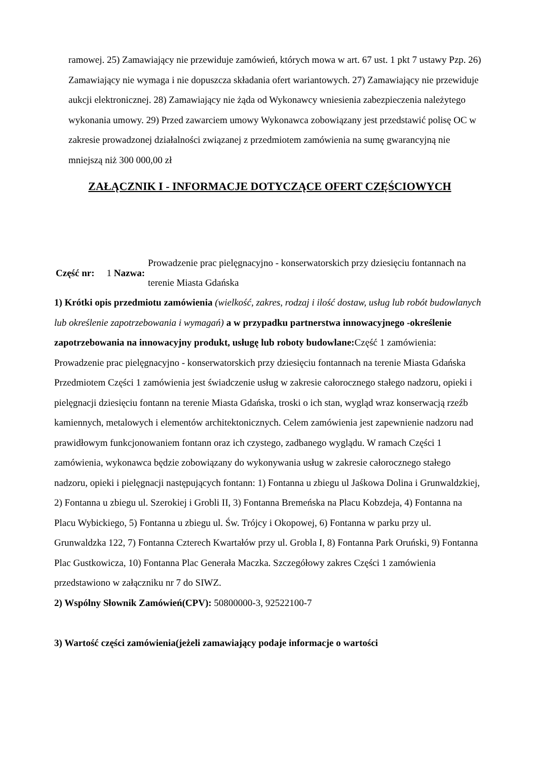ramowej. 25) Zamawiający nie przewiduje zamówień, których mowa w art. 67 ust. 1 pkt 7 ustawy Pzp. 26) Zamawiający nie wymaga i nie dopuszcza składania ofert wariantowych. 27) Zamawiający nie przewiduje aukcji elektronicznej. 28) Zamawiający nie żąda od Wykonawcy wniesienia zabezpieczenia należytego wykonania umowy. 29) Przed zawarciem umowy Wykonawca zobowiązany jest przedstawić polisę OC w zakresie prowadzonej działalności związanej z przedmiotem zamówienia na sumę gwarancyjną nie mniejszą niż 300 000,00 zł
ZAŁĄCZNIK I - INFORMACJE DOTYCZĄCE OFERT CZĘŚCIOWYCH
| Część nr: | 1 Nazwa: | Prowadzenie prac pielęgnacyjno - konserwatorskich przy dziesięciu fontannach na terenie Miasta Gdańska |
1) Krótki opis przedmiotu zamówienia (wielkość, zakres, rodzaj i ilość dostaw, usług lub robót budowlanych lub określenie zapotrzebowania i wymagań) a w przypadku partnerstwa innowacyjnego -określenie zapotrzebowania na innowacyjny produkt, usługę lub roboty budowlane: Część 1 zamówienia: Prowadzenie prac pielęgnacyjno - konserwatorskich przy dziesięciu fontannach na terenie Miasta Gdańska Przedmiotem Części 1 zamówienia jest świadczenie usług w zakresie całorocznego stałego nadzoru, opieki i pielęgnacji dziesięciu fontann na terenie Miasta Gdańska, troski o ich stan, wygląd wraz konserwacją rzeźb kamiennych, metalowych i elementów architektonicznych. Celem zamówienia jest zapewnienie nadzoru nad prawidłowym funkcjonowaniem fontann oraz ich czystego, zadbanego wyglądu. W ramach Części 1 zamówienia, wykonawca będzie zobowiązany do wykonywania usług w zakresie całorocznego stałego nadzoru, opieki i pielęgnacji następujących fontann: 1) Fontanna u zbiegu ul Jaśkowa Dolina i Grunwaldzkiej, 2) Fontanna u zbiegu ul. Szerokiej i Grobli II, 3) Fontanna Bremeńska na Placu Kobzdeja, 4) Fontanna na Placu Wybickiego, 5) Fontanna u zbiegu ul. Św. Trójcy i Okopowej, 6) Fontanna w parku przy ul. Grunwaldzka 122, 7) Fontanna Czterech Kwartałów przy ul. Grobla I, 8) Fontanna Park Oruński, 9) Fontanna Plac Gustkowicza, 10) Fontanna Plac Generała Maczka. Szczegółowy zakres Części 1 zamówienia przedstawiono w załączniku nr 7 do SIWZ.
2) Wspólny Słownik Zamówień(CPV): 50800000-3, 92522100-7
3) Wartość części zamówienia(jeżeli zamawiający podaje informacje o wartości